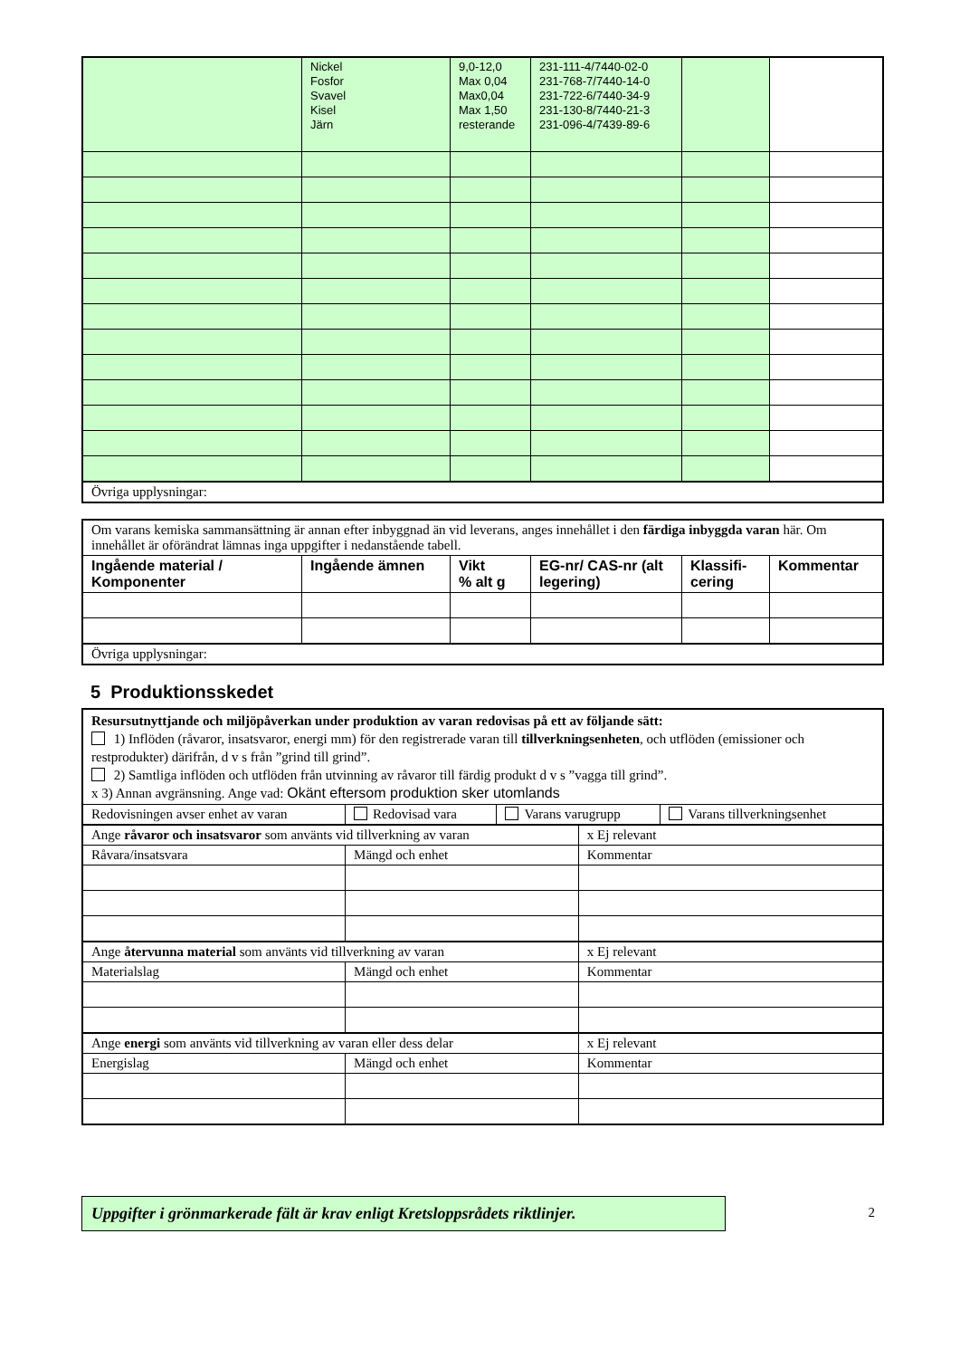| | Nickel Fosfor Svavel Kisel Järn | 9,0-12,0 Max 0,04 Max0,04 Max 1,50 resterande | 231-111-4/7440-02-0 231-768-7/7440-14-0 231-722-6/7440-34-9 231-130-8/7440-21-3 231-096-4/7439-89-6 | | |
| Övriga upplysningar: | | | | | |
| Om varans kemiska sammansättning är annan efter inbyggnad än vid leverans, anges innehållet i den färdiga inbyggda varan här. Om innehållet är oförändrat lämnas inga uppgifter i nedanstående tabell. | | | | | |
| Ingående material / Komponenter | Ingående ämnen | Vikt % alt g | EG-nr/ CAS-nr (alt legering) | Klassifi- cering | Kommentar |
| Övriga upplysningar: | | | | | |
5 Produktionsskedet
| Resursutnyttjande och miljöpåverkan under produktion av varan redovisas på ett av följande sätt: 1) Inflöden (råvaror, insatsvaror, energi mm) för den registrerade varan till tillverkningsenheten , och utflöden (emissioner och restprodukter) därifrån, d v s från ”grind till grind”. 2) Samtliga inflöden och utflöden från utvinning av råvaror till färdig produkt d v s ”vagga till grind”. x 3) Annan avgränsning. Ange vad: Okänt eftersom produktion sker utomlands | | | | |
| Redovisningen avser enhet av varan | Redovisad vara | Varans varugrupp | | Varans tillverkningsenhet |
| Ange råvaror och insatsvaror som använts vid tillverkning av varan | | | x Ej relevant | |
| Råvara/insatsvara | Mängd och enhet | | Kommentar | |
| Ange återvunna material som använts vid tillverkning av varan | | | x Ej relevant | |
| Materialslag | Mängd och enhet | | Kommentar | |
| Ange energi som använts vid tillverkning av varan eller dess delar | | | x Ej relevant | |
| Energislag | Mängd och enhet | | Kommentar | |
Uppgifter i grönmarkerade fält är krav enligt Kretsloppsrådets riktlinjer.
2